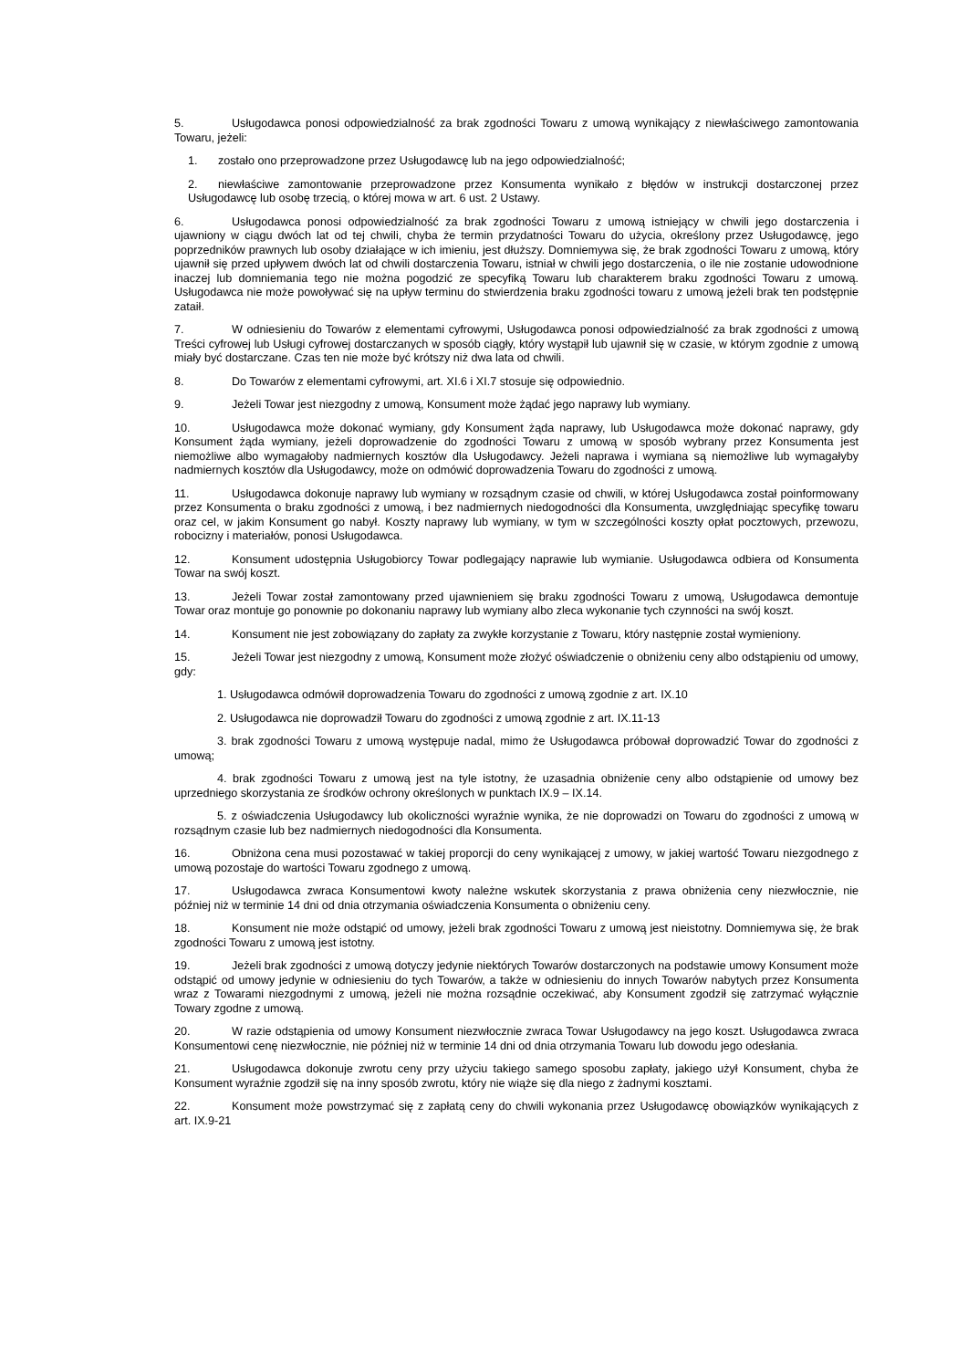5. Usługodawca ponosi odpowiedzialność za brak zgodności Towaru z umową wynikający z niewłaściwego zamontowania Towaru, jeżeli:
1. zostało ono przeprowadzone przez Usługodawcę lub na jego odpowiedzialność;
2. niewłaściwe zamontowanie przeprowadzone przez Konsumenta wynikało z błędów w instrukcji dostarczonej przez Usługodawcę lub osobę trzecią, o której mowa w art. 6 ust. 2 Ustawy.
6. Usługodawca ponosi odpowiedzialność za brak zgodności Towaru z umową istniejący w chwili jego dostarczenia i ujawniony w ciągu dwóch lat od tej chwili, chyba że termin przydatności Towaru do użycia, określony przez Usługodawcę, jego poprzedników prawnych lub osoby działające w ich imieniu, jest dłuższy. Domniemywa się, że brak zgodności Towaru z umową, który ujawnił się przed upływem dwóch lat od chwili dostarczenia Towaru, istniał w chwili jego dostarczenia, o ile nie zostanie udowodnione inaczej lub domniemania tego nie można pogodzić ze specyfiką Towaru lub charakterem braku zgodności Towaru z umową. Usługodawca nie może powoływać się na upływ terminu do stwierdzenia braku zgodności towaru z umową jeżeli brak ten podstępnie zataił.
7. W odniesieniu do Towarów z elementami cyfrowymi, Usługodawca ponosi odpowiedzialność za brak zgodności z umową Treści cyfrowej lub Usługi cyfrowej dostarczanych w sposób ciągły, który wystąpił lub ujawnił się w czasie, w którym zgodnie z umową miały być dostarczane. Czas ten nie może być krótszy niż dwa lata od chwili.
8. Do Towarów z elementami cyfrowymi, art. XI.6 i XI.7 stosuje się odpowiednio.
9. Jeżeli Towar jest niezgodny z umową, Konsument może żądać jego naprawy lub wymiany.
10. Usługodawca może dokonać wymiany, gdy Konsument żąda naprawy, lub Usługodawca może dokonać naprawy, gdy Konsument żąda wymiany, jeżeli doprowadzenie do zgodności Towaru z umową w sposób wybrany przez Konsumenta jest niemożliwe albo wymagałoby nadmiernych kosztów dla Usługodawcy. Jeżeli naprawa i wymiana są niemożliwe lub wymagałyby nadmiernych kosztów dla Usługodawcy, może on odmówić doprowadzenia Towaru do zgodności z umową.
11. Usługodawca dokonuje naprawy lub wymiany w rozsądnym czasie od chwili, w której Usługodawca został poinformowany przez Konsumenta o braku zgodności z umową, i bez nadmiernych niedogodności dla Konsumenta, uwzględniając specyfikę towaru oraz cel, w jakim Konsument go nabył. Koszty naprawy lub wymiany, w tym w szczególności koszty opłat pocztowych, przewozu, robocizny i materiałów, ponosi Usługodawca.
12. Konsument udostępnia Usługobiorcy Towar podlegający naprawie lub wymianie. Usługodawca odbiera od Konsumenta Towar na swój koszt.
13. Jeżeli Towar został zamontowany przed ujawnieniem się braku zgodności Towaru z umową, Usługodawca demontuje Towar oraz montuje go ponownie po dokonaniu naprawy lub wymiany albo zleca wykonanie tych czynności na swój koszt.
14. Konsument nie jest zobowiązany do zapłaty za zwykłe korzystanie z Towaru, który następnie został wymieniony.
15. Jeżeli Towar jest niezgodny z umową, Konsument może złożyć oświadczenie o obniżeniu ceny albo odstąpieniu od umowy, gdy:
1. Usługodawca odmówił doprowadzenia Towaru do zgodności z umową zgodnie z art. IX.10
2. Usługodawca nie doprowadził Towaru do zgodności z umową zgodnie z art. IX.11-13
3. brak zgodności Towaru z umową występuje nadal, mimo że Usługodawca próbował doprowadzić Towar do zgodności z umową;
4. brak zgodności Towaru z umową jest na tyle istotny, że uzasadnia obniżenie ceny albo odstąpienie od umowy bez uprzedniego skorzystania ze środków ochrony określonych w punktach IX.9 – IX.14.
5. z oświadczenia Usługodawcy lub okoliczności wyraźnie wynika, że nie doprowadzi on Towaru do zgodności z umową w rozsądnym czasie lub bez nadmiernych niedogodności dla Konsumenta.
16. Obniżona cena musi pozostawać w takiej proporcji do ceny wynikającej z umowy, w jakiej wartość Towaru niezgodnego z umową pozostaje do wartości Towaru zgodnego z umową.
17. Usługodawca zwraca Konsumentowi kwoty należne wskutek skorzystania z prawa obniżenia ceny niezwłocznie, nie później niż w terminie 14 dni od dnia otrzymania oświadczenia Konsumenta o obniżeniu ceny.
18. Konsument nie może odstąpić od umowy, jeżeli brak zgodności Towaru z umową jest nieistotny. Domniemywa się, że brak zgodności Towaru z umową jest istotny.
19. Jeżeli brak zgodności z umową dotyczy jedynie niektórych Towarów dostarczonych na podstawie umowy Konsument może odstąpić od umowy jedynie w odniesieniu do tych Towarów, a także w odniesieniu do innych Towarów nabytych przez Konsumenta wraz z Towarami niezgodnymi z umową, jeżeli nie można rozsądnie oczekiwać, aby Konsument zgodził się zatrzymać wyłącznie Towary zgodne z umową.
20. W razie odstąpienia od umowy Konsument niezwłocznie zwraca Towar Usługodawcy na jego koszt. Usługodawca zwraca Konsumentowi cenę niezwłocznie, nie później niż w terminie 14 dni od dnia otrzymania Towaru lub dowodu jego odesłania.
21. Usługodawca dokonuje zwrotu ceny przy użyciu takiego samego sposobu zapłaty, jakiego użył Konsument, chyba że Konsument wyraźnie zgodził się na inny sposób zwrotu, który nie wiąże się dla niego z żadnymi kosztami.
22. Konsument może powstrzymać się z zapłatą ceny do chwili wykonania przez Usługodawcę obowiązków wynikających z art. IX.9-21